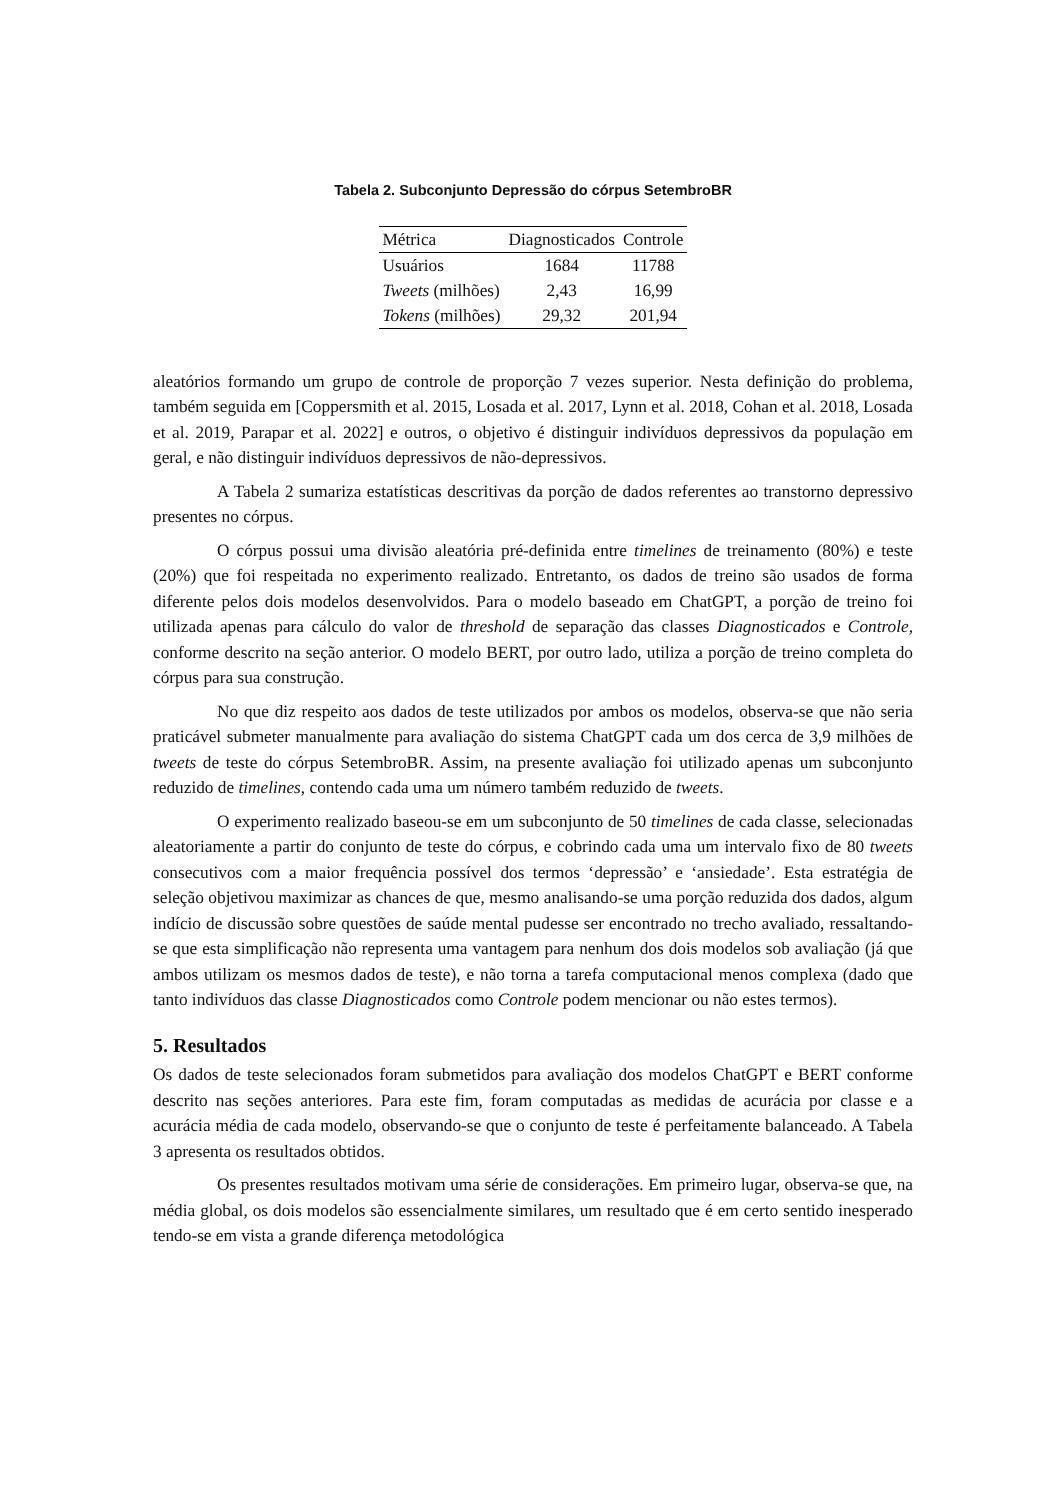Tabela 2. Subconjunto Depressão do córpus SetembroBR
| Métrica | Diagnosticados | Controle |
| --- | --- | --- |
| Usuários | 1684 | 11788 |
| Tweets (milhões) | 2,43 | 16,99 |
| Tokens (milhões) | 29,32 | 201,94 |
aleatórios formando um grupo de controle de proporção 7 vezes superior. Nesta definição do problema, também seguida em [Coppersmith et al. 2015, Losada et al. 2017, Lynn et al. 2018, Cohan et al. 2018, Losada et al. 2019, Parapar et al. 2022] e outros, o objetivo é distinguir indivíduos depressivos da população em geral, e não distinguir indivíduos depressivos de não-depressivos.
A Tabela 2 sumariza estatísticas descritivas da porção de dados referentes ao transtorno depressivo presentes no córpus.
O córpus possui uma divisão aleatória pré-definida entre timelines de treinamento (80%) e teste (20%) que foi respeitada no experimento realizado. Entretanto, os dados de treino são usados de forma diferente pelos dois modelos desenvolvidos. Para o modelo baseado em ChatGPT, a porção de treino foi utilizada apenas para cálculo do valor de threshold de separação das classes Diagnosticados e Controle, conforme descrito na seção anterior. O modelo BERT, por outro lado, utiliza a porção de treino completa do córpus para sua construção.
No que diz respeito aos dados de teste utilizados por ambos os modelos, observa-se que não seria praticável submeter manualmente para avaliação do sistema ChatGPT cada um dos cerca de 3,9 milhões de tweets de teste do córpus SetembroBR. Assim, na presente avaliação foi utilizado apenas um subconjunto reduzido de timelines, contendo cada uma um número também reduzido de tweets.
O experimento realizado baseou-se em um subconjunto de 50 timelines de cada classe, selecionadas aleatoriamente a partir do conjunto de teste do córpus, e cobrindo cada uma um intervalo fixo de 80 tweets consecutivos com a maior frequência possível dos termos ‘depressão’ e ‘ansiedade’. Esta estratégia de seleção objetivou maximizar as chances de que, mesmo analisando-se uma porção reduzida dos dados, algum indício de discussão sobre questões de saúde mental pudesse ser encontrado no trecho avaliado, ressaltando-se que esta simplificação não representa uma vantagem para nenhum dos dois modelos sob avaliação (já que ambos utilizam os mesmos dados de teste), e não torna a tarefa computacional menos complexa (dado que tanto indivíduos das classe Diagnosticados como Controle podem mencionar ou não estes termos).
5. Resultados
Os dados de teste selecionados foram submetidos para avaliação dos modelos ChatGPT e BERT conforme descrito nas seções anteriores. Para este fim, foram computadas as medidas de acurácia por classe e a acurácia média de cada modelo, observando-se que o conjunto de teste é perfeitamente balanceado. A Tabela 3 apresenta os resultados obtidos.
Os presentes resultados motivam uma série de considerações. Em primeiro lugar, observa-se que, na média global, os dois modelos são essencialmente similares, um resultado que é em certo sentido inesperado tendo-se em vista a grande diferença metodológica